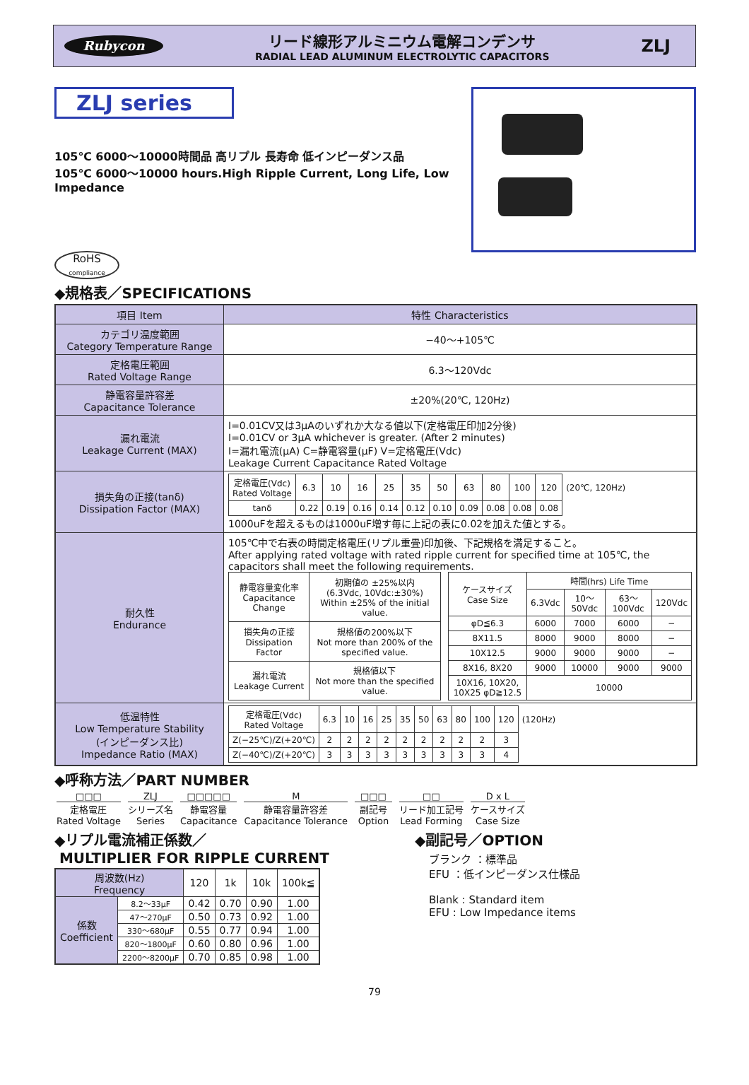Rubycon
リード線形アルミニウム電解コンデンサ
RADIAL LEAD ALUMINUM ELECTROLYTIC CAPACITORS
ZLJ
ZLJ series
105℃ 6000〜10000時間品 高リプル 長寿命 低インピーダンス品
105℃ 6000〜10000 hours.High Ripple Current, Long Life, Low Impedance
RoHS
compliance
◆規格表／SPECIFICATIONS
| 項目 Item | 特性 Characteristics |
| --- | --- |
| カテゴリ温度範囲 Category Temperature Range | −40〜+105℃ |
| 定格電圧範囲 Rated Voltage Range | 6.3〜120Vdc |
| 静電容量許容差 Capacitance Tolerance | ±20%(20℃, 120Hz) |
| 漏れ電流 Leakage Current (MAX) | I=0.01CV又は3μAのいずれか大なる値以下(定格電圧印加2分後) I=0.01CV or 3μA whichever is greater. (After 2 minutes) I=漏れ電流(μA) C=静電容量(μF) V=定格電圧(Vdc) Leakage Current Capacitance Rated Voltage |
| 損失角の正接(tanδ) Dissipation Factor (MAX) | / 定格電圧(Vdc) Rated Voltage / 6.3 / 10 / 16 / 25 / 35 / 50 / 63 / 80 / 100 / 120 / (20℃, 120Hz) / / tanδ / 0.22 / 0.19 / 0.16 / 0.14 / 0.12 / 0.10 / 0.09 / 0.08 / 0.08 / 0.08 / / 1000uFを超えるものは1000uF増す毎に上記の表に0.02を加えた値とする。 |
| 耐久性 Endurance | 105℃中で右表の時間定格電圧(リプル重畳)印加後、下記規格を満足すること。 After applying rated voltage with rated ripple current for specified time at 105℃, the capacitors shall meet the following requirements. / 静電容量変化率 Capacitance Change / 初期値の ±25%以内 (6.3Vdc, 10Vdc:±30%) Within ±25% of the initial value. / / 損失角の正接 Dissipation Factor / 規格値の200%以下 Not more than 200% of the specified value. / / 漏れ電流 Leakage Current / 規格値以下 Not more than the specified value. / / ケースサイズ Case Size / 時間(hrs) Life Time / / / / / / 6.3Vdc / 10〜50Vdc / 63〜100Vdc / 120Vdc / / φD≦6.3 / 6000 / 7000 / 6000 / − / / 8X11.5 / 8000 / 9000 / 8000 / − / / 10X12.5 / 9000 / 9000 / 9000 / − / / 8X16, 8X20 / 9000 / 10000 / 9000 / 9000 / / 10X16, 10X20, 10X25 φD≧12.5 / 10000 / / / / |
| 低温特性 Low Temperature Stability (インピーダンス比) Impedance Ratio (MAX) | / 定格電圧(Vdc) Rated Voltage / 6.3 / 10 / 16 / 25 / 35 / 50 / 63 / 80 / 100 / 120 / (120Hz) / / Z(−25℃)/Z(+20℃) / 2 / 2 / 2 / 2 / 2 / 2 / 2 / 2 / 2 / 3 / / / Z(−40℃)/Z(+20℃) / 3 / 3 / 3 / 3 / 3 / 3 / 3 / 3 / 3 / 4 / / |
◆呼称方法／PART NUMBER
□□□
定格電圧
Rated Voltage
ZLJ
シリーズ名
Series
□□□□□
静電容量
Capacitance
M静電容量許容差
Capacitance Tolerance
□□□
副記号
Option
□□
リード加工記号
Lead Forming
D x L
ケースサイズ
Case Size
◆リプル電流補正係数／
MULTIPLIER FOR RIPPLE CURRENT
| 周波数(Hz) Frequency | | 120 | 1k | 10k | 100k≦ |
| 係数 Coefficient | 8.2〜33μF | 0.42 | 0.70 | 0.90 | 1.00 |
| | 47〜270μF | 0.50 | 0.73 | 0.92 | 1.00 |
| | 330〜680μF | 0.55 | 0.77 | 0.94 | 1.00 |
| | 820〜1800μF | 0.60 | 0.80 | 0.96 | 1.00 |
| | 2200〜8200μF | 0.70 | 0.85 | 0.98 | 1.00 |
◆副記号／OPTION
ブランク ：標準品
EFU ：低インピーダンス仕様品
Blank : Standard item
EFU : Low Impedance items
79